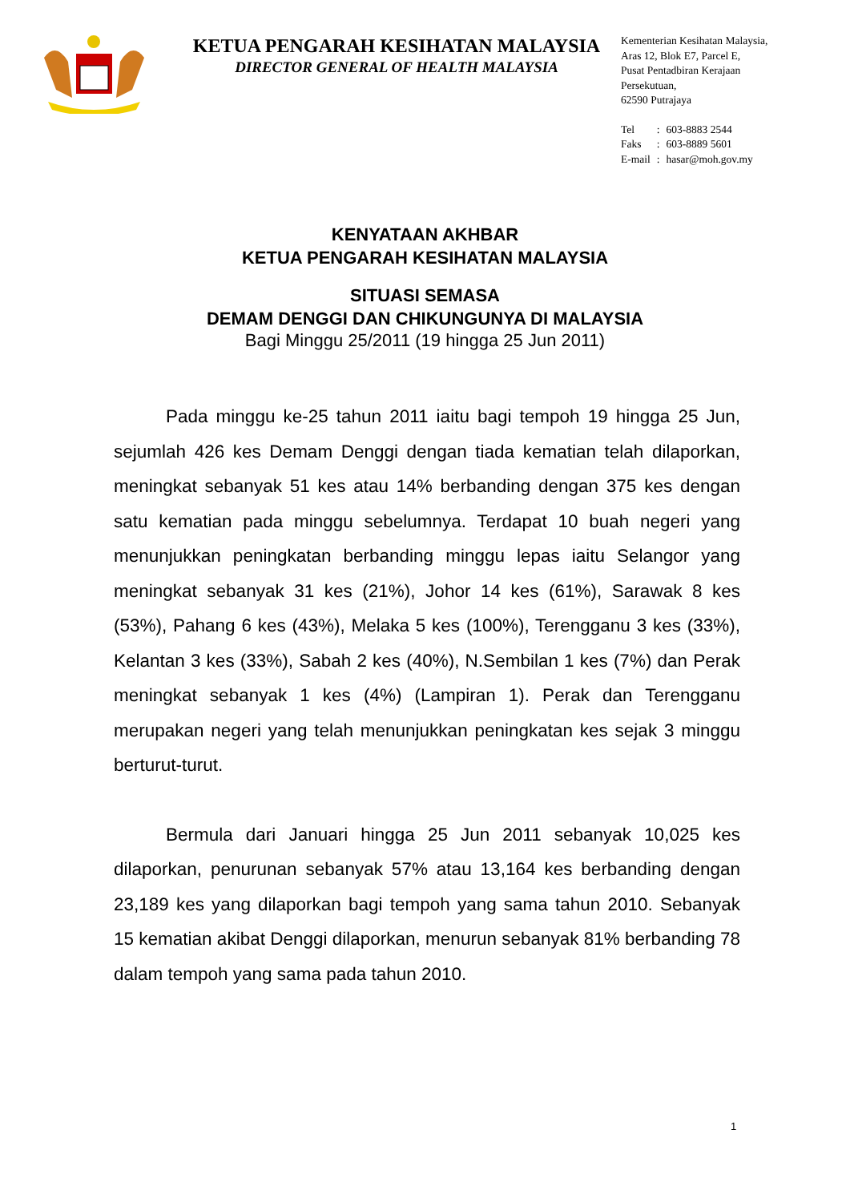KETUA PENGARAH KESIHATAN MALAYSIA
DIRECTOR GENERAL OF HEALTH MALAYSIA
Kementerian Kesihatan Malaysia,
Aras 12, Blok E7, Parcel E,
Pusat Pentadbiran Kerajaan
Persekutuan,
62590 Putrajaya
| Tel | : | 603-8883 2544 |
| Faks | : | 603-8889 5601 |
| E-mail | : | hasar@moh.gov.my |
KENYATAAN AKHBAR
KETUA PENGARAH KESIHATAN MALAYSIA
SITUASI SEMASA
DEMAM DENGGI DAN CHIKUNGUNYA DI MALAYSIA
Bagi Minggu 25/2011 (19 hingga 25 Jun 2011)
Pada minggu ke-25 tahun 2011 iaitu bagi tempoh 19 hingga 25 Jun, sejumlah 426 kes Demam Denggi dengan tiada kematian telah dilaporkan, meningkat sebanyak 51 kes atau 14% berbanding dengan 375 kes dengan satu kematian pada minggu sebelumnya. Terdapat 10 buah negeri yang menunjukkan peningkatan berbanding minggu lepas iaitu Selangor yang meningkat sebanyak 31 kes (21%), Johor 14 kes (61%), Sarawak 8 kes (53%), Pahang 6 kes (43%), Melaka 5 kes (100%), Terengganu 3 kes (33%), Kelantan 3 kes (33%), Sabah 2 kes (40%), N.Sembilan 1 kes (7%) dan Perak meningkat sebanyak 1 kes (4%) (Lampiran 1). Perak dan Terengganu merupakan negeri yang telah menunjukkan peningkatan kes sejak 3 minggu berturut-turut.
Bermula dari Januari hingga 25 Jun 2011 sebanyak 10,025 kes dilaporkan, penurunan sebanyak 57% atau 13,164 kes berbanding dengan 23,189 kes yang dilaporkan bagi tempoh yang sama tahun 2010. Sebanyak 15 kematian akibat Denggi dilaporkan, menurun sebanyak 81% berbanding 78 dalam tempoh yang sama pada tahun 2010.
1